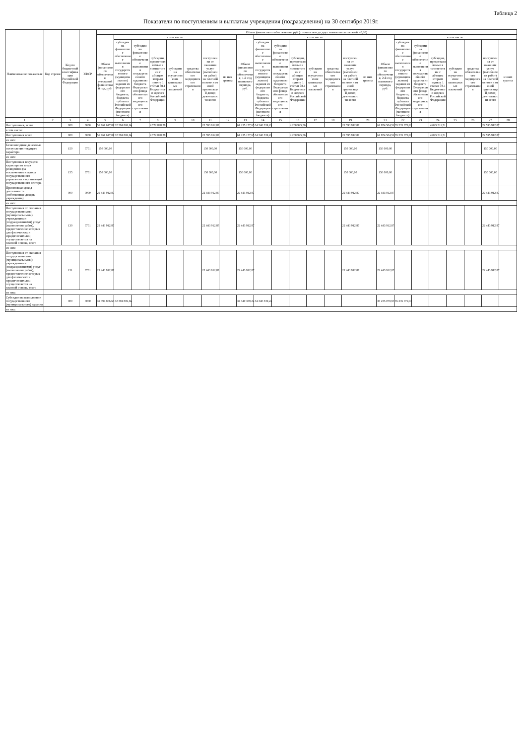Таблица 2
Показатели по поступлениям и выплатам учреждения (подразделения) на 30 сентября 2019г.
| Наименование показателя | Код строки | Код по бюджетной классификации Российской Федерации | КФСР | Объем финансового обеспечения, руб (с точностью до двух знаков после запятой - 0,00) | | | | | | | | | | | | | | | | | | | | | | | |
| --- | --- | --- | --- | --- | --- | --- | --- | --- | --- | --- | --- | --- | --- | --- | --- | --- | --- | --- | --- | --- | --- | --- | --- | --- | --- | --- | --- |
| | | | | Объем финансового обеспечения, очередной финансовый год, руб. | в том числе: | | | | | | | Объем финансового обеспечения, 1-й год планового периода, руб. | в том числе: | | | | | | | Объем финансового обеспечения, 2-й год планового периода, руб. | в том числе: | | | | | | |
| | | | | | субсидии на финансовое обеспечение выполнения государственного (муниципального) задания из федерального бюджета, бюджета субъекта Российской Федерации (местного бюджета) | субсидии на финансовое обеспечение выполнения государственного задания из бюджета Федерального фонда обязательного медицинского страхования | субсидии, предоставляемые в соответствии с абзацем вторым пункта 1 статьи 78.1 Бюджетного кодекса Российской Федерации | субсидии на осуществление капитальных вложений | средства обязательного медицинского страхования | поступления от оказания услуг (выполнения работ) на платной основе и от иной приносящей доход деятельности всего | из них гранты | | субсидии на финансовое обеспечение выполнения государственного (муниципального) задания из федерального бюджета, бюджета субъекта Российской Федерации (местного бюджета) | субсидии на финансовое обеспечение выполнения государственного задания из бюджета Федерального фонда обязательного медицинского страхования | субсидии, предоставляемые в соответствии с абзацем вторым пункта 1 статьи 78.1 Бюджетного кодекса Российской Федерации | субсидии на осуществление капитальных вложений | средства обязательного медицинского страхования | поступления от оказания услуг (выполнения работ) на платной основе и от иной приносящей доход деятельности всего | из них гранты | | субсидии на финансовое обеспечение выполнения государственного (муниципального) задания из федерального бюджета, бюджета субъекта Российской Федерации (местного бюджета) | субсидии на финансовое обеспечение выполнения государственного задания из бюджета Федерального фонда обязательного медицинского страхования | субсидии, предоставляемые в соответствии с абзацем вторым пункта 1 статьи 78.1 Бюджетного кодекса Российской Федерации | субсидии на осуществление капитальных вложений | средства обязательного медицинского страхования | поступления от оказания услуг (выполнения работ) на платной основе и от иной приносящей доход деятельности всего | из них гранты |
| 1 | 2 | 3 | 4 | 5 | 6 | 7 | 8 | 9 | 10 | 11 | 12 | 13 | 14 | 15 | 16 | 17 | 18 | 19 | 20 | 21 | 22 | 23 | 24 | 25 | 26 | 27 | 28 |
| Поступления, всего | | 000 | 0000 | 59 761 617,81 | 32 394 806,66 | | 4 772 898,28 | | | 22 593 912,87 | | 61 135 177,65 | 34 340 339,22 | | 4 200 925,56 | | | 22 593 912,87 | | 61 874 504,51 | 35 235 079,93 | | 4 045 511,71 | | | 22 593 912,87 | |
| в том числе: | | | | | | | | | | | | | | | | | | | | | | | | | | | |
| Поступления всего | | 000 | 0000 | 59 761 617,81 | 32 394 806,66 | | 4 772 898,28 | | | 22 595 912,87 | | 61 135 177,65 | 34 340 339,22 | | 4 200 925,56 | | | 22 595 912,87 | | 61 874 504,51 | 35 235 079,93 | | 4 045 511,71 | | | 22 595 912,87 | |
| из них: | | | | | | | | | | | | | | | | | | | | | | | | | | | |
| Безвозмездные денежные поступления текущего характера | | 150 | 0701 | 150 000,00 | | | | | | 150 000,00 | | 150 000,00 | | | | | | 150 000,00 | | 150 000,00 | | | | | | 150 000,00 | |
| из них: | | | | | | | | | | | | | | | | | | | | | | | | | | | |
| Поступления текущего характера от иных резидентов (за исключением сектора государственного управления и организаций государственного сектора | | 155 | 0701 | 150 000,00 | | | | | | 150 000,00 | | 150 000,00 | | | | | | 150 000,00 | | 150 000,00 | | | | | | 150 000,00 | |
| Приносящая доход деятельность (собственные доходы учреждения) | | 000 | 0000 | 22 443 912,87 | | | | | | 22 443 912,87 | | 22 443 912,87 | | | | | | 22 443 912,87 | | 22 443 912,87 | | | | | | 22 443 912,87 | |
| из них: | | | | | | | | | | | | | | | | | | | | | | | | | | | |
| Поступления от оказания государственными (муниципальными) учреждениями (подразделениями) услуг (выполнения работ), предоставление которых для физических и юридических лиц осуществляется на платной основе, всего | | 130 | 0701 | 22 443 912,87 | | | | | | 22 443 912,87 | | 22 443 912,87 | | | | | | 22 443 912,87 | | 22 443 912,87 | | | | | | 22 443 912,87 | |
| из них: | | | | | | | | | | | | | | | | | | | | | | | | | | | |
| Поступления от оказания государственными (муниципальными) учреждениями (подразделениями) услуг (выполнения работ), предоставление которых для физических и юридических лиц осуществляется на платной основе, всего | | 131 | 0701 | 22 443 912,87 | | | | | | 22 443 912,87 | | 22 443 912,87 | | | | | | 22 443 912,87 | | 22 443 912,87 | | | | | | 22 443 912,87 | |
| из них: | | | | | | | | | | | | | | | | | | | | | | | | | | | |
| Субсидии на выполнение государственного (муниципального) задания | | 000 | 0000 | 32 394 806,66 | 32 394 806,66 | | | | | | | 34 340 339,22 | 34 340 339,22 | | | | | | | 35 235 079,93 | 35 235 079,93 | | | | | | |
| из них: | | | | | | | | | | | | | | | | | | | | | | | | | | | |